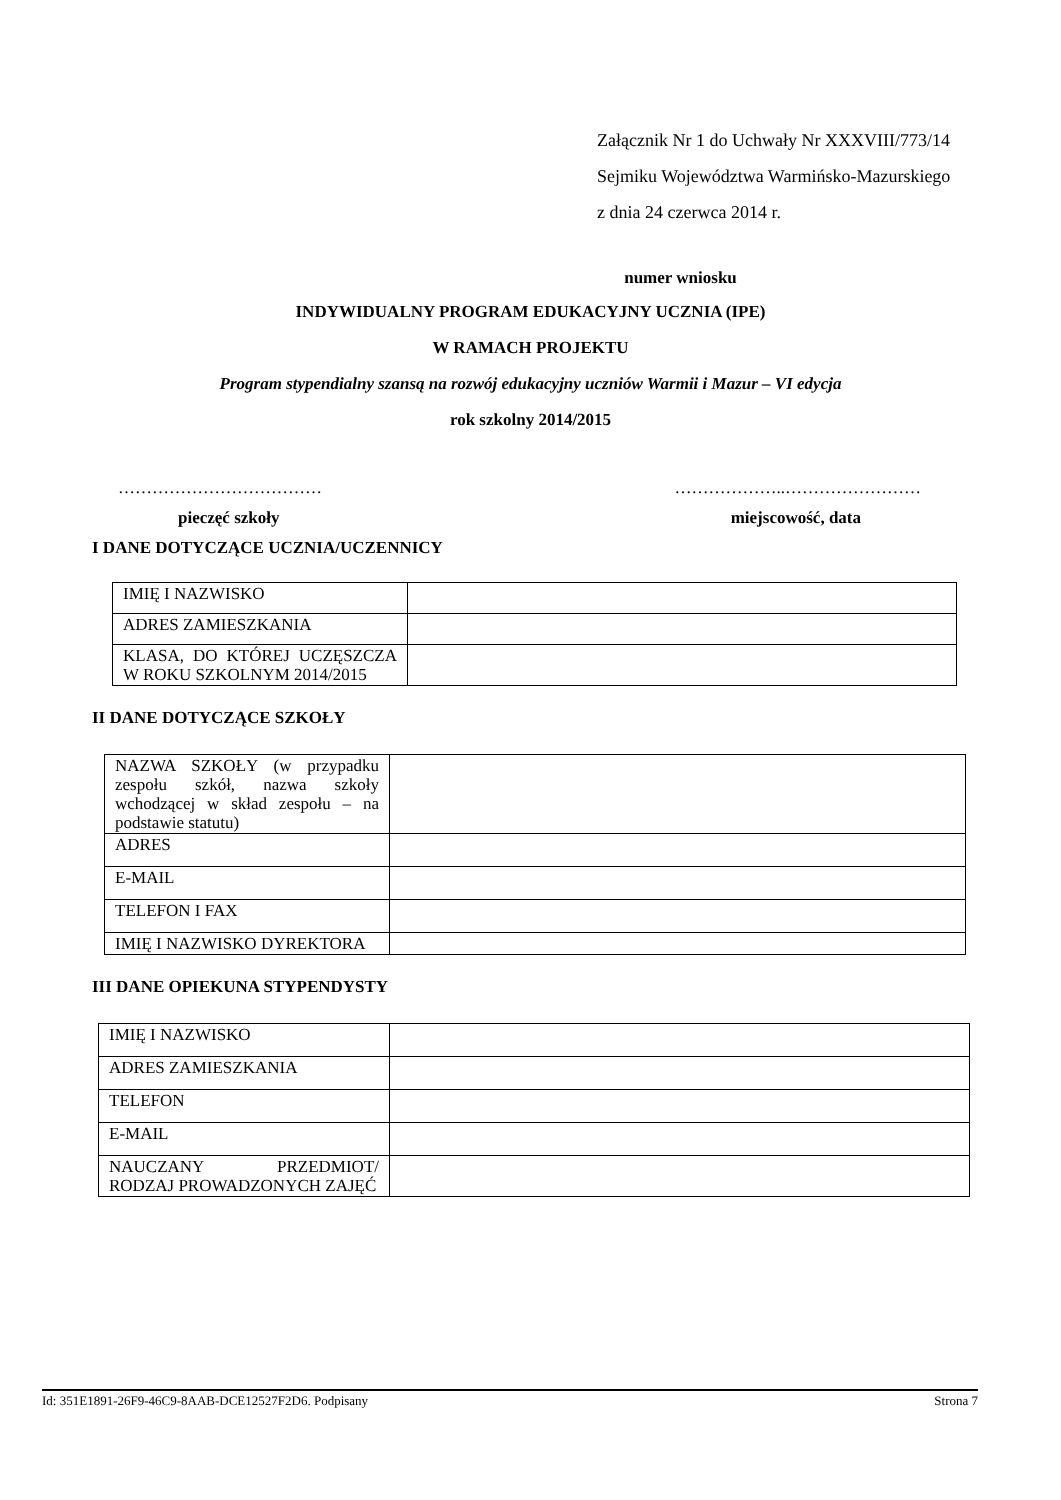Załącznik Nr 1 do Uchwały Nr XXXVIII/773/14
Sejmiku Województwa Warmińsko-Mazurskiego
z dnia 24 czerwca 2014 r.
numer wniosku
INDYWIDUALNY PROGRAM EDUKACYJNY UCZNIA (IPE)
W RAMACH PROJEKTU
Program stypendialny szansą na rozwój edukacyjny uczniów Warmii i Mazur – VI edycja
rok szkolny 2014/2015
……………………………… ………………..……………………
pieczęć szkoły miejscowość, data
I DANE DOTYCZĄCE UCZNIA/UCZENNICY
| IMIĘ I NAZWISKO | |
| ADRES ZAMIESZKANIA | |
| KLASA, DO KTÓREJ UCZĘSZCZA W ROKU SZKOLNYM 2014/2015 | |
II DANE DOTYCZĄCE SZKOŁY
| NAZWA SZKOŁY (w przypadku zespołu szkół, nazwa szkoły wchodzącej w skład zespołu – na podstawie statutu) | |
| ADRES | |
| E-MAIL | |
| TELEFON I FAX | |
| IMIĘ I NAZWISKO DYREKTORA | |
III DANE OPIEKUNA STYPENDYSTY
| IMIĘ I NAZWISKO | |
| ADRES ZAMIESZKANIA | |
| TELEFON | |
| E-MAIL | |
| NAUCZANY PRZEDMIOT/ RODZAJ PROWADZONYCH ZAJĘĆ | |
Id: 351E1891-26F9-46C9-8AAB-DCE12527F2D6. Podpisany Strona 7